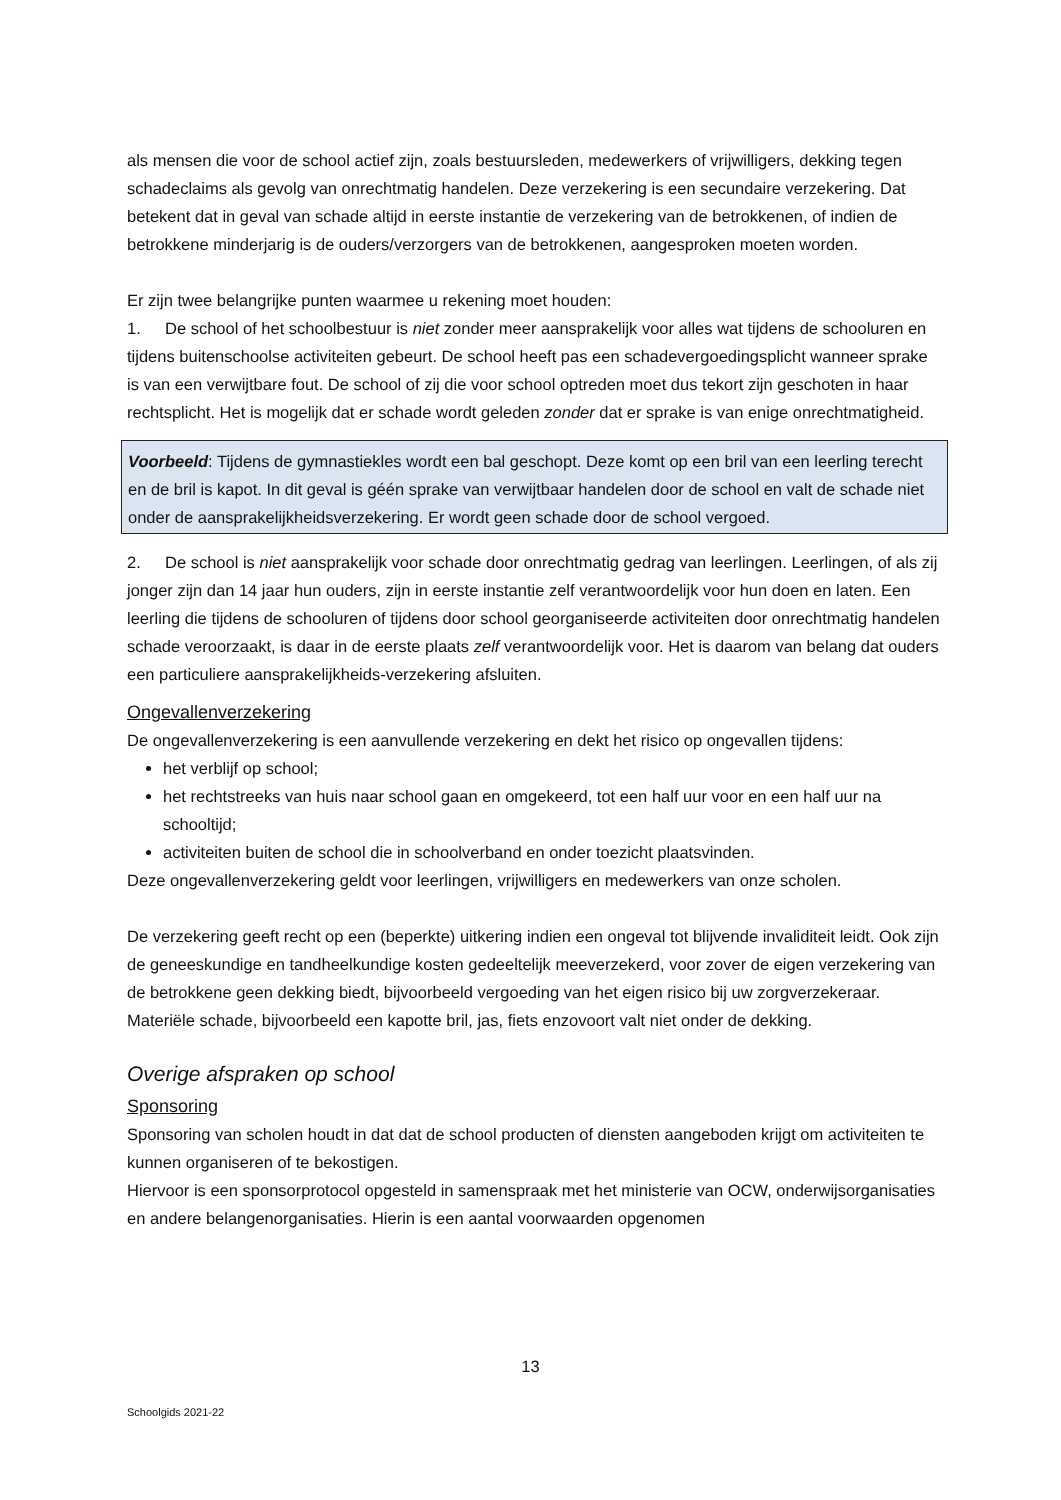als mensen die voor de school actief zijn, zoals bestuursleden, medewerkers of vrijwilligers, dekking tegen schadeclaims als gevolg van onrechtmatig handelen. Deze verzekering is een secundaire verzekering. Dat betekent dat in geval van schade altijd in eerste instantie de verzekering van de betrokkenen, of indien de betrokkene minderjarig is de ouders/verzorgers van de betrokkenen, aangesproken moeten worden.
Er zijn twee belangrijke punten waarmee u rekening moet houden:
1. De school of het schoolbestuur is niet zonder meer aansprakelijk voor alles wat tijdens de schooluren en tijdens buitenschoolse activiteiten gebeurt. De school heeft pas een schadevergoedingsplicht wanneer sprake is van een verwijtbare fout. De school of zij die voor school optreden moet dus tekort zijn geschoten in haar rechtsplicht. Het is mogelijk dat er schade wordt geleden zonder dat er sprake is van enige onrechtmatigheid.
Voorbeeld: Tijdens de gymnastiekles wordt een bal geschopt. Deze komt op een bril van een leerling terecht en de bril is kapot. In dit geval is géén sprake van verwijtbaar handelen door de school en valt de schade niet onder de aansprakelijkheidsverzekering. Er wordt geen schade door de school vergoed.
2. De school is niet aansprakelijk voor schade door onrechtmatig gedrag van leerlingen. Leerlingen, of als zij jonger zijn dan 14 jaar hun ouders, zijn in eerste instantie zelf verantwoordelijk voor hun doen en laten. Een leerling die tijdens de schooluren of tijdens door school georganiseerde activiteiten door onrechtmatig handelen schade veroorzaakt, is daar in de eerste plaats zelf verantwoordelijk voor. Het is daarom van belang dat ouders een particuliere aansprakelijkheids-verzekering afsluiten.
Ongevallenverzekering
De ongevallenverzekering is een aanvullende verzekering en dekt het risico op ongevallen tijdens:
het verblijf op school;
het rechtstreeks van huis naar school gaan en omgekeerd, tot een half uur voor en een half uur na schooltijd;
activiteiten buiten de school die in schoolverband en onder toezicht plaatsvinden.
Deze ongevallenverzekering geldt voor leerlingen, vrijwilligers en medewerkers van onze scholen.
De verzekering geeft recht op een (beperkte) uitkering indien een ongeval tot blijvende invaliditeit leidt. Ook zijn de geneeskundige en tandheelkundige kosten gedeeltelijk meeverzekerd, voor zover de eigen verzekering van de betrokkene geen dekking biedt, bijvoorbeeld vergoeding van het eigen risico bij uw zorgverzekeraar. Materiële schade, bijvoorbeeld een kapotte bril, jas, fiets enzovoort valt niet onder de dekking.
Overige afspraken op school
Sponsoring
Sponsoring van scholen houdt in dat dat de school producten of diensten aangeboden krijgt om activiteiten te kunnen organiseren of te bekostigen.
Hiervoor is een sponsorprotocol opgesteld in samenspraak met het ministerie van OCW, onderwijsorganisaties en andere belangenorganisaties. Hierin is een aantal voorwaarden opgenomen
13
Schoolgids 2021-22